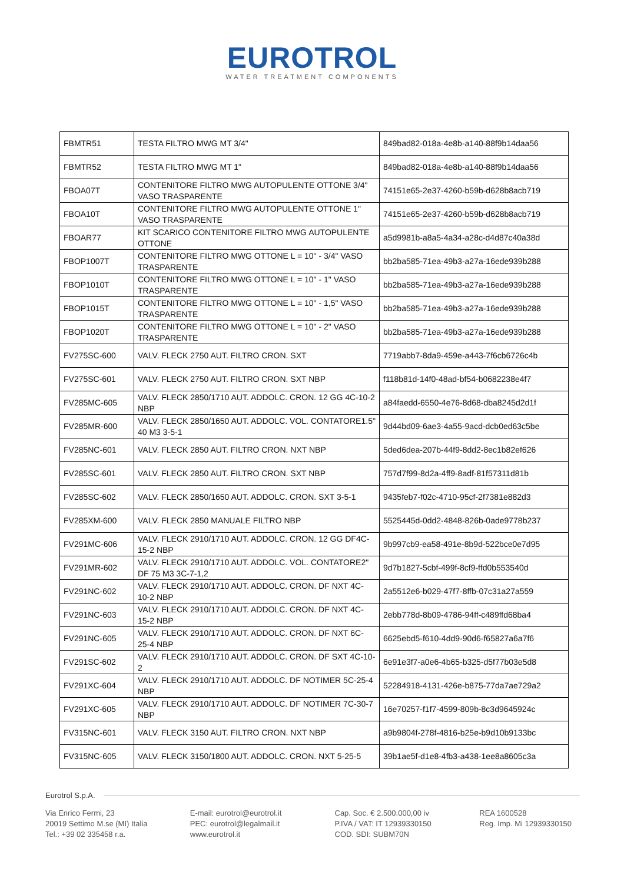EUROTROL
WATER TREATMENT COMPONENTS
| FBMTR51 | TESTA FILTRO MWG MT 3/4" | 849bad82-018a-4e8b-a140-88f9b14daa56 |
| FBMTR52 | TESTA FILTRO MWG MT 1" | 849bad82-018a-4e8b-a140-88f9b14daa56 |
| FBOA07T | CONTENITORE FILTRO MWG AUTOPULENTE OTTONE 3/4" VASO TRASPARENTE | 74151e65-2e37-4260-b59b-d628b8acb719 |
| FBOA10T | CONTENITORE FILTRO MWG AUTOPULENTE OTTONE 1" VASO TRASPARENTE | 74151e65-2e37-4260-b59b-d628b8acb719 |
| FBOAR77 | KIT SCARICO CONTENITORE FILTRO MWG AUTOPULENTE OTTONE | a5d9981b-a8a5-4a34-a28c-d4d87c40a38d |
| FBOP1007T | CONTENITORE FILTRO MWG OTTONE L = 10" - 3/4" VASO TRASPARENTE | bb2ba585-71ea-49b3-a27a-16ede939b288 |
| FBOP1010T | CONTENITORE FILTRO MWG OTTONE L = 10" - 1" VASO TRASPARENTE | bb2ba585-71ea-49b3-a27a-16ede939b288 |
| FBOP1015T | CONTENITORE FILTRO MWG OTTONE L = 10" - 1,5" VASO TRASPARENTE | bb2ba585-71ea-49b3-a27a-16ede939b288 |
| FBOP1020T | CONTENITORE FILTRO MWG OTTONE L = 10" - 2" VASO TRASPARENTE | bb2ba585-71ea-49b3-a27a-16ede939b288 |
| FV275SC-600 | VALV. FLECK 2750 AUT. FILTRO CRON. SXT | 7719abb7-8da9-459e-a443-7f6cb6726c4b |
| FV275SC-601 | VALV. FLECK 2750 AUT. FILTRO CRON. SXT NBP | f118b81d-14f0-48ad-bf54-b0682238e4f7 |
| FV285MC-605 | VALV. FLECK 2850/1710 AUT. ADDOLC. CRON. 12 GG 4C-10-2 NBP | a84faedd-6550-4e76-8d68-dba8245d2d1f |
| FV285MR-600 | VALV. FLECK 2850/1650 AUT. ADDOLC. VOL. CONTATORE1.5" 40 M3 3-5-1 | 9d44bd09-6ae3-4a55-9acd-dcb0ed63c5be |
| FV285NC-601 | VALV. FLECK 2850 AUT. FILTRO CRON. NXT NBP | 5ded6dea-207b-44f9-8dd2-8ec1b82ef626 |
| FV285SC-601 | VALV. FLECK 2850 AUT. FILTRO CRON. SXT NBP | 757d7f99-8d2a-4ff9-8adf-81f57311d81b |
| FV285SC-602 | VALV. FLECK 2850/1650 AUT. ADDOLC. CRON. SXT 3-5-1 | 9435feb7-f02c-4710-95cf-2f7381e882d3 |
| FV285XM-600 | VALV. FLECK 2850 MANUALE FILTRO NBP | 5525445d-0dd2-4848-826b-0ade9778b237 |
| FV291MC-606 | VALV. FLECK 2910/1710 AUT. ADDOLC. CRON. 12 GG DF4C-15-2 NBP | 9b997cb9-ea58-491e-8b9d-522bce0e7d95 |
| FV291MR-602 | VALV. FLECK 2910/1710 AUT. ADDOLC. VOL. CONTATORE2" DF 75 M3 3C-7-1,2 | 9d7b1827-5cbf-499f-8cf9-ffd0b553540d |
| FV291NC-602 | VALV. FLECK 2910/1710 AUT. ADDOLC. CRON. DF NXT 4C-10-2 NBP | 2a5512e6-b029-47f7-8ffb-07c31a27a559 |
| FV291NC-603 | VALV. FLECK 2910/1710 AUT. ADDOLC. CRON. DF NXT 4C-15-2 NBP | 2ebb778d-8b09-4786-94ff-c489ffd68ba4 |
| FV291NC-605 | VALV. FLECK 2910/1710 AUT. ADDOLC. CRON. DF NXT 6C-25-4 NBP | 6625ebd5-f610-4dd9-90d6-f65827a6a7f6 |
| FV291SC-602 | VALV. FLECK 2910/1710 AUT. ADDOLC. CRON. DF SXT 4C-10-2 | 6e91e3f7-a0e6-4b65-b325-d5f77b03e5d8 |
| FV291XC-604 | VALV. FLECK 2910/1710 AUT. ADDOLC. DF NOTIMER 5C-25-4 NBP | 52284918-4131-426e-b875-77da7ae729a2 |
| FV291XC-605 | VALV. FLECK 2910/1710 AUT. ADDOLC. DF NOTIMER 7C-30-7 NBP | 16e70257-f1f7-4599-809b-8c3d9645924c |
| FV315NC-601 | VALV. FLECK 3150 AUT. FILTRO CRON. NXT NBP | a9b9804f-278f-4816-b25e-b9d10b9133bc |
| FV315NC-605 | VALV. FLECK 3150/1800 AUT. ADDOLC. CRON. NXT 5-25-5 | 39b1ae5f-d1e8-4fb3-a438-1ee8a8605c3a |
Eurotrol S.p.A.
Via Enrico Fermi, 23
20019 Settimo M.se (MI) Italia
Tel.: +39 02 335458 r.a.
E-mail: eurotrol@eurotrol.it
PEC: eurotrol@legalmail.it
www.eurotrol.it
Cap. Soc. € 2.500.000,00 iv
P.IVA / VAT: IT 12939330150
COD. SDI: SUBM70N
REA 1600528
Reg. Imp. Mi 12939330150